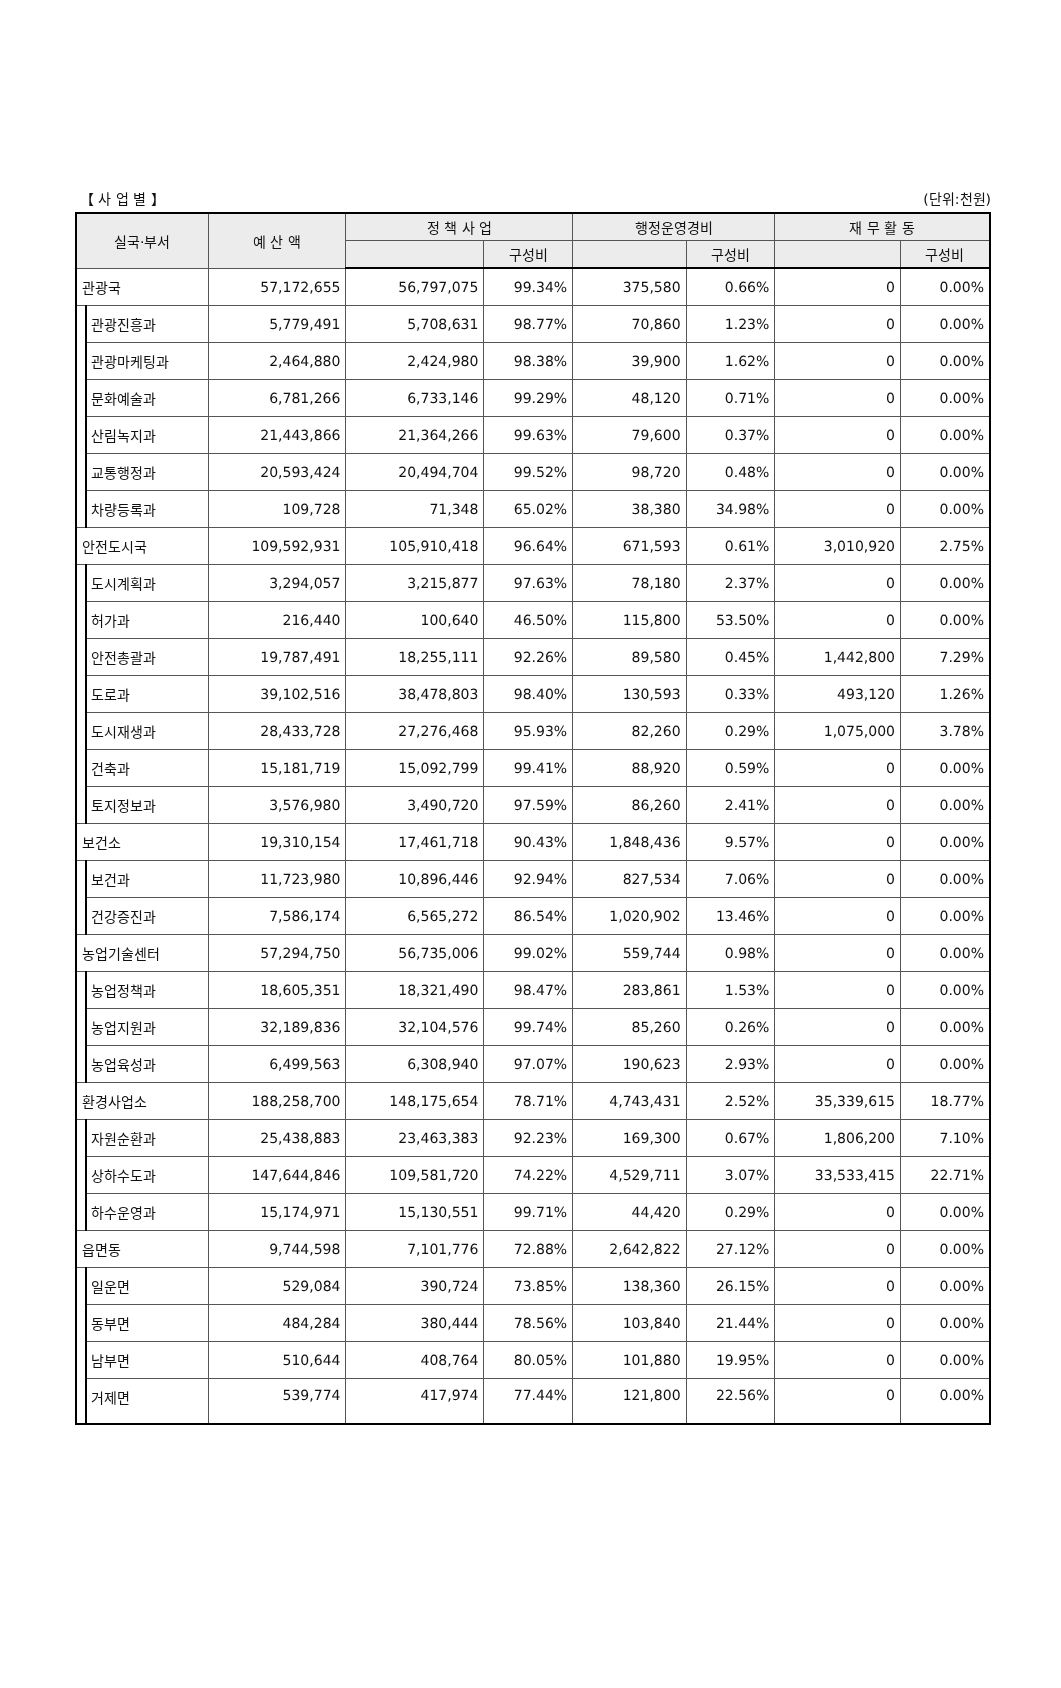【 사 업 별 】 (단위:천원)
| 실국·부서 | | 예 산 액 | 정 책 사 업 | | 행정운영경비 | | 재 무 활 동 | |
| --- | --- | --- | --- | --- | --- | --- | --- | --- |
| | | | | 구성비 | | 구성비 | | 구성비 |
| 관광국 | | 57,172,655 | 56,797,075 | 99.34% | 375,580 | 0.66% | 0 | 0.00% |
| | 관광진흥과 | 5,779,491 | 5,708,631 | 98.77% | 70,860 | 1.23% | 0 | 0.00% |
| | 관광마케팅과 | 2,464,880 | 2,424,980 | 98.38% | 39,900 | 1.62% | 0 | 0.00% |
| | 문화예술과 | 6,781,266 | 6,733,146 | 99.29% | 48,120 | 0.71% | 0 | 0.00% |
| | 산림녹지과 | 21,443,866 | 21,364,266 | 99.63% | 79,600 | 0.37% | 0 | 0.00% |
| | 교통행정과 | 20,593,424 | 20,494,704 | 99.52% | 98,720 | 0.48% | 0 | 0.00% |
| | 차량등록과 | 109,728 | 71,348 | 65.02% | 38,380 | 34.98% | 0 | 0.00% |
| 안전도시국 | | 109,592,931 | 105,910,418 | 96.64% | 671,593 | 0.61% | 3,010,920 | 2.75% |
| | 도시계획과 | 3,294,057 | 3,215,877 | 97.63% | 78,180 | 2.37% | 0 | 0.00% |
| | 허가과 | 216,440 | 100,640 | 46.50% | 115,800 | 53.50% | 0 | 0.00% |
| | 안전총괄과 | 19,787,491 | 18,255,111 | 92.26% | 89,580 | 0.45% | 1,442,800 | 7.29% |
| | 도로과 | 39,102,516 | 38,478,803 | 98.40% | 130,593 | 0.33% | 493,120 | 1.26% |
| | 도시재생과 | 28,433,728 | 27,276,468 | 95.93% | 82,260 | 0.29% | 1,075,000 | 3.78% |
| | 건축과 | 15,181,719 | 15,092,799 | 99.41% | 88,920 | 0.59% | 0 | 0.00% |
| | 토지정보과 | 3,576,980 | 3,490,720 | 97.59% | 86,260 | 2.41% | 0 | 0.00% |
| 보건소 | | 19,310,154 | 17,461,718 | 90.43% | 1,848,436 | 9.57% | 0 | 0.00% |
| | 보건과 | 11,723,980 | 10,896,446 | 92.94% | 827,534 | 7.06% | 0 | 0.00% |
| | 건강증진과 | 7,586,174 | 6,565,272 | 86.54% | 1,020,902 | 13.46% | 0 | 0.00% |
| 농업기술센터 | | 57,294,750 | 56,735,006 | 99.02% | 559,744 | 0.98% | 0 | 0.00% |
| | 농업정책과 | 18,605,351 | 18,321,490 | 98.47% | 283,861 | 1.53% | 0 | 0.00% |
| | 농업지원과 | 32,189,836 | 32,104,576 | 99.74% | 85,260 | 0.26% | 0 | 0.00% |
| | 농업육성과 | 6,499,563 | 6,308,940 | 97.07% | 190,623 | 2.93% | 0 | 0.00% |
| 환경사업소 | | 188,258,700 | 148,175,654 | 78.71% | 4,743,431 | 2.52% | 35,339,615 | 18.77% |
| | 자원순환과 | 25,438,883 | 23,463,383 | 92.23% | 169,300 | 0.67% | 1,806,200 | 7.10% |
| | 상하수도과 | 147,644,846 | 109,581,720 | 74.22% | 4,529,711 | 3.07% | 33,533,415 | 22.71% |
| | 하수운영과 | 15,174,971 | 15,130,551 | 99.71% | 44,420 | 0.29% | 0 | 0.00% |
| 읍면동 | | 9,744,598 | 7,101,776 | 72.88% | 2,642,822 | 27.12% | 0 | 0.00% |
| | 일운면 | 529,084 | 390,724 | 73.85% | 138,360 | 26.15% | 0 | 0.00% |
| | 동부면 | 484,284 | 380,444 | 78.56% | 103,840 | 21.44% | 0 | 0.00% |
| | 남부면 | 510,644 | 408,764 | 80.05% | 101,880 | 19.95% | 0 | 0.00% |
| | 거제면 | 539,774 | 417,974 | 77.44% | 121,800 | 22.56% | 0 | 0.00% |